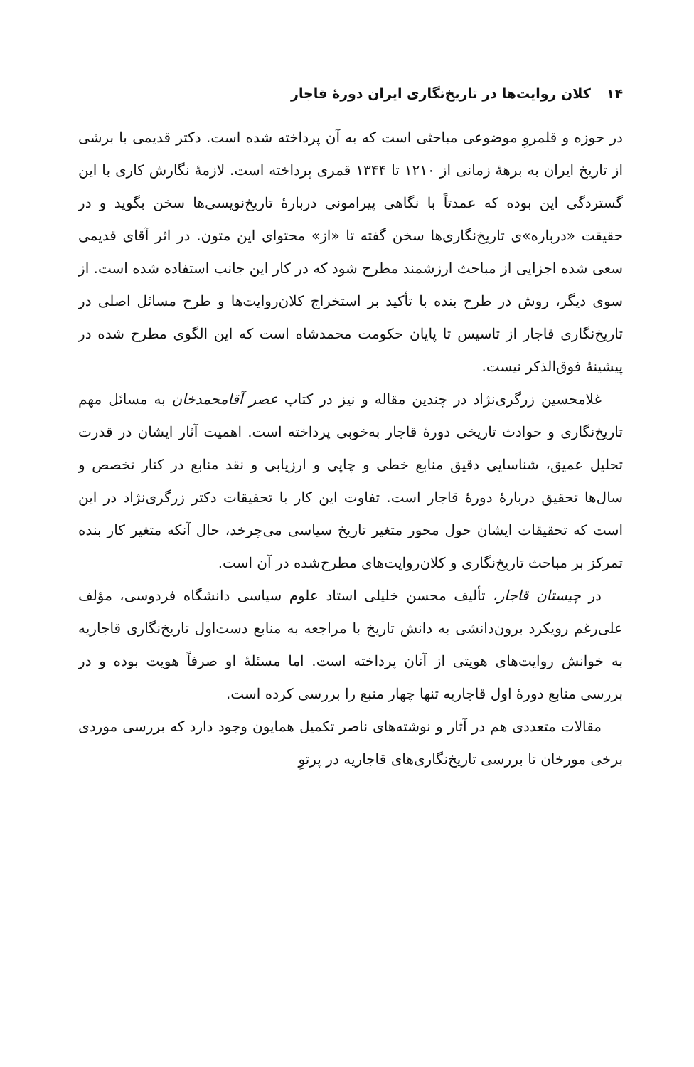۱۴کلان روایت‌ها در تاریخ‌نگاری ایران دورهٔ قاجار
در حوزه و قلمروِ موضوعی مباحثی است که به آن پرداخته شده است. دکتر قدیمی با برشی از تاریخ ایران به برههٔ زمانی از ۱۲۱۰ تا ۱۳۴۴ قمری پرداخته است. لازمهٔ نگارش کاری با این گستردگی این بوده که عمدتاً با نگاهی پیرامونی دربارهٔ تاریخ‌نویسی‌ها سخن بگوید و در حقیقت «درباره»ی تاریخ‌نگاری‌ها سخن گفته تا «از» محتوای این متون. در اثر آقای قدیمی سعی شده اجزایی از مباحث ارزشمند مطرح شود که در کار این جانب استفاده شده است. از سوی دیگر، روش در طرح بنده با تأکید بر استخراج کلان‌روایت‌ها و طرح مسائل اصلی در تاریخ‌نگاری قاجار از تاسیس تا پایان حکومت محمدشاه است که این الگوی مطرح شده در پیشینهٔ فوق‌الذکر نیست.
غلامحسین زرگری‌نژاد در چندین مقاله و نیز در کتاب عصر آقامحمدخان به مسائل مهم تاریخ‌نگاری و حوادث تاریخی دورهٔ قاجار به‌خوبی پرداخته است. اهمیت آثار ایشان در قدرت تحلیل عمیق، شناسایی دقیق منابع خطی و چاپی و ارزیابی و نقد منابع در کنار تخصص و سال‌ها تحقیق دربارهٔ دورهٔ قاجار است. تفاوت این کار با تحقیقات دکتر زرگری‌نژاد در این است که تحقیقات ایشان حول محور متغیر تاریخ سیاسی می‌چرخد، حال آنکه متغیر کار بنده تمرکز بر مباحث تاریخ‌نگاری و کلان‌روایت‌های مطرح‌شده در آن است.
در چیستان قاجار، تألیف محسن خلیلی استاد علوم سیاسی دانشگاه فردوسی، مؤلف علی‌رغم رویکرد برون‌دانشی به دانش تاریخ با مراجعه به منابع دست‌اول تاریخ‌نگاری قاجاریه به خوانش روایت‌های هویتی از آنان پرداخته است. اما مسئلهٔ او صرفاً هویت بوده و در بررسی منابع دورهٔ اول قاجاریه تنها چهار منبع را بررسی کرده است.
مقالات متعددی هم در آثار و نوشته‌های ناصر تکمیل همایون وجود دارد که بررسی موردی برخی مورخان تا بررسی تاریخ‌نگاری‌های قاجاریه در پرتوِ